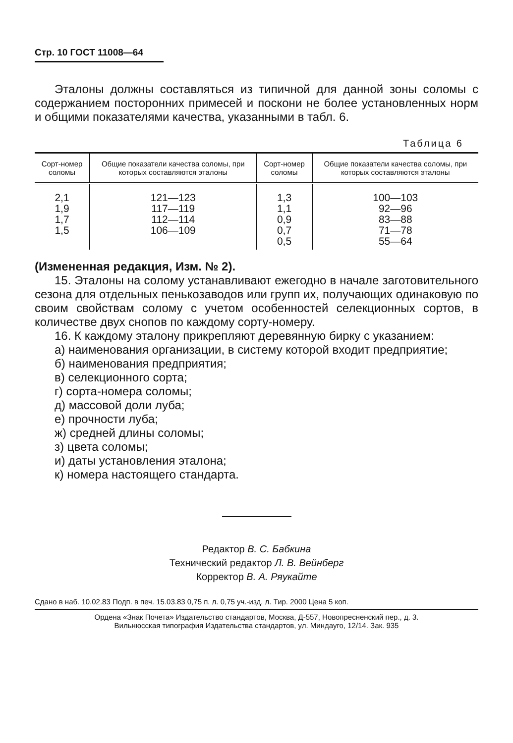Стр. 10 ГОСТ 11008—64
Эталоны должны составляться из типичной для данной зоны соломы с содержанием посторонних примесей и поскони не более установленных норм и общими показателями качества, указанными в табл. 6.
Таблица 6
| Сорт-номер соломы | Общие показатели качества соломы, при которых составляются эталоны | Сорт-номер соломы | Общие показатели качества соломы, при которых составляются эталоны |
| --- | --- | --- | --- |
| 2,1 1,9 1,7 1,5 | 121—123 117—119 112—114 106—109 | 1,3 1,1 0,9 0,7 0,5 | 100—103 92—96 83—88 71—78 55—64 |
(Измененная редакция, Изм. № 2).
15. Эталоны на солому устанавливают ежегодно в начале заготовительного сезона для отдельных пенькозаводов или групп их, получающих одинаковую по своим свойствам солому с учетом особенностей селекционных сортов, в количестве двух снопов по каждому сорту-номеру.
16. К каждому эталону прикрепляют деревянную бирку с указанием:
а) наименования организации, в систему которой входит предприятие;
б) наименования предприятия;
в) селекционного сорта;
г) сорта-номера соломы;
д) массовой доли луба;
е) прочности луба;
ж) средней длины соломы;
з) цвета соломы;
и) даты установления эталона;
к) номера настоящего стандарта.
Редактор В. С. Бабкина
Технический редактор Л. В. Вейнберг
Корректор В. А. Ряукайте
Сдано в наб. 10.02.83 Подп. в печ. 15.03.83 0,75 п. л. 0,75 уч.-изд. л. Тир. 2000 Цена 5 коп.
Ордена «Знак Почета» Издательство стандартов, Москва, Д-557, Новопресненский пер., д. 3.
Вильнюсская типография Издательства стандартов, ул. Миндауго, 12/14. Зак. 935